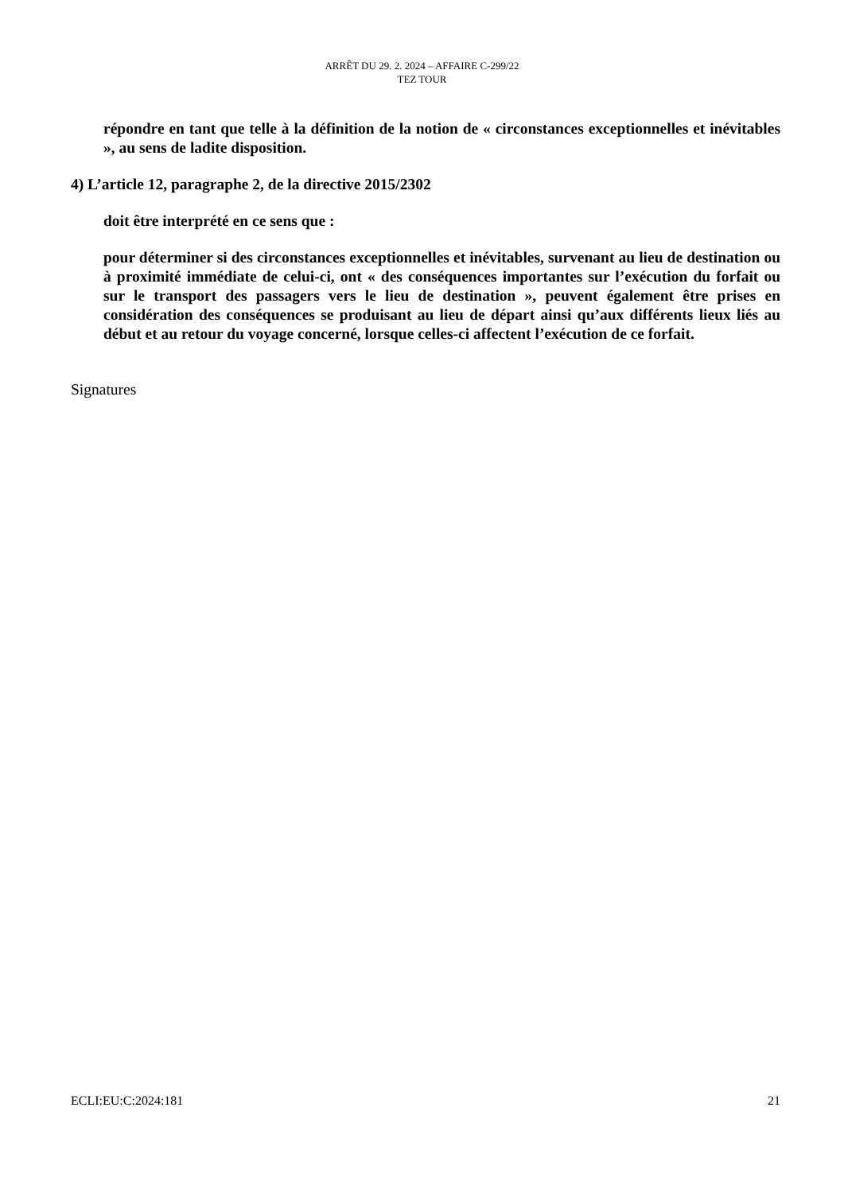ARRÊT DU 29. 2. 2024 – AFFAIRE C-299/22
TEZ TOUR
répondre en tant que telle à la définition de la notion de « circonstances exceptionnelles et inévitables », au sens de ladite disposition.
4) L’article 12, paragraphe 2, de la directive 2015/2302
doit être interprété en ce sens que :
pour déterminer si des circonstances exceptionnelles et inévitables, survenant au lieu de destination ou à proximité immédiate de celui-ci, ont « des conséquences importantes sur l’exécution du forfait ou sur le transport des passagers vers le lieu de destination », peuvent également être prises en considération des conséquences se produisant au lieu de départ ainsi qu’aux différents lieux liés au début et au retour du voyage concerné, lorsque celles-ci affectent l’exécution de ce forfait.
Signatures
ECLI:EU:C:2024:181 21